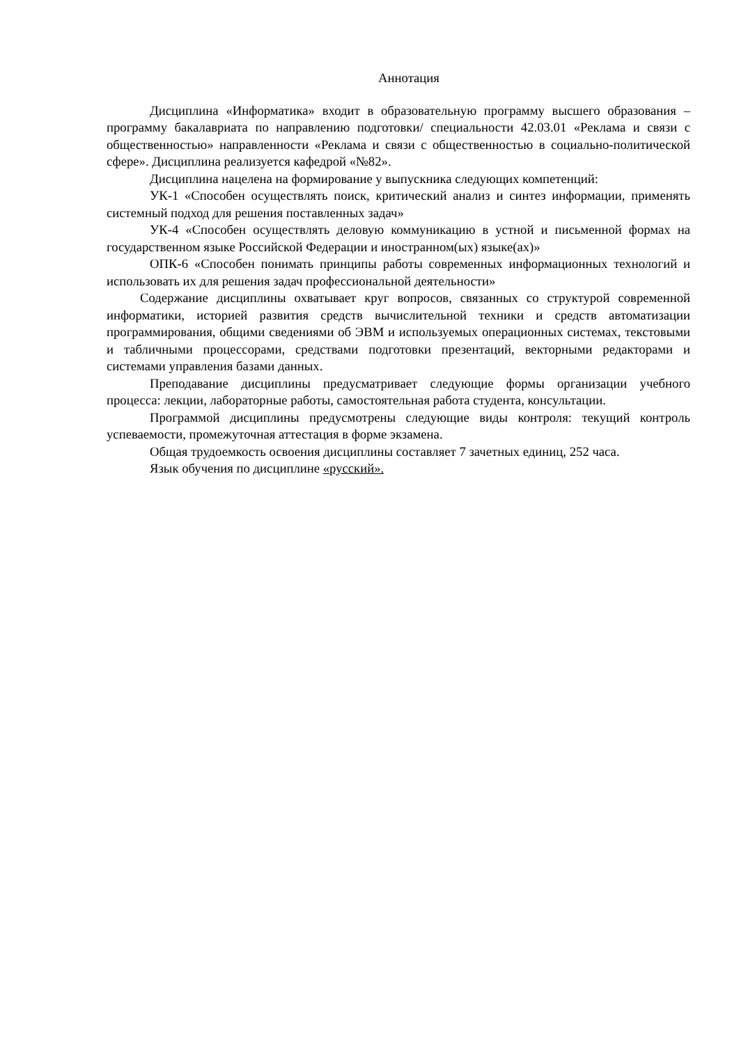Аннотация
Дисциплина «Информатика» входит в образовательную программу высшего образования – программу бакалавриата по направлению подготовки/ специальности 42.03.01 «Реклама и связи с общественностью» направленности «Реклама и связи с общественностью в социально-политической сфере». Дисциплина реализуется кафедрой «№82».
Дисциплина нацелена на формирование у выпускника следующих компетенций:
УК-1 «Способен осуществлять поиск, критический анализ и синтез информации, применять системный подход для решения поставленных задач»
УК-4 «Способен осуществлять деловую коммуникацию в устной и письменной формах на государственном языке Российской Федерации и иностранном(ых) языке(ах)»
ОПК-6 «Способен понимать принципы работы современных информационных технологий и использовать их для решения задач профессиональной деятельности»
Содержание дисциплины охватывает круг вопросов, связанных со структурой современной информатики, историей развития средств вычислительной техники и средств автоматизации программирования, общими сведениями об ЭВМ и используемых операционных системах, текстовыми и табличными процессорами, средствами подготовки презентаций, векторными редакторами и системами управления базами данных.
Преподавание дисциплины предусматривает следующие формы организации учебного процесса: лекции, лабораторные работы, самостоятельная работа студента, консультации.
Программой дисциплины предусмотрены следующие виды контроля: текущий контроль успеваемости, промежуточная аттестация в форме экзамена.
Общая трудоемкость освоения дисциплины составляет 7 зачетных единиц, 252 часа.
Язык обучения по дисциплине «русский».